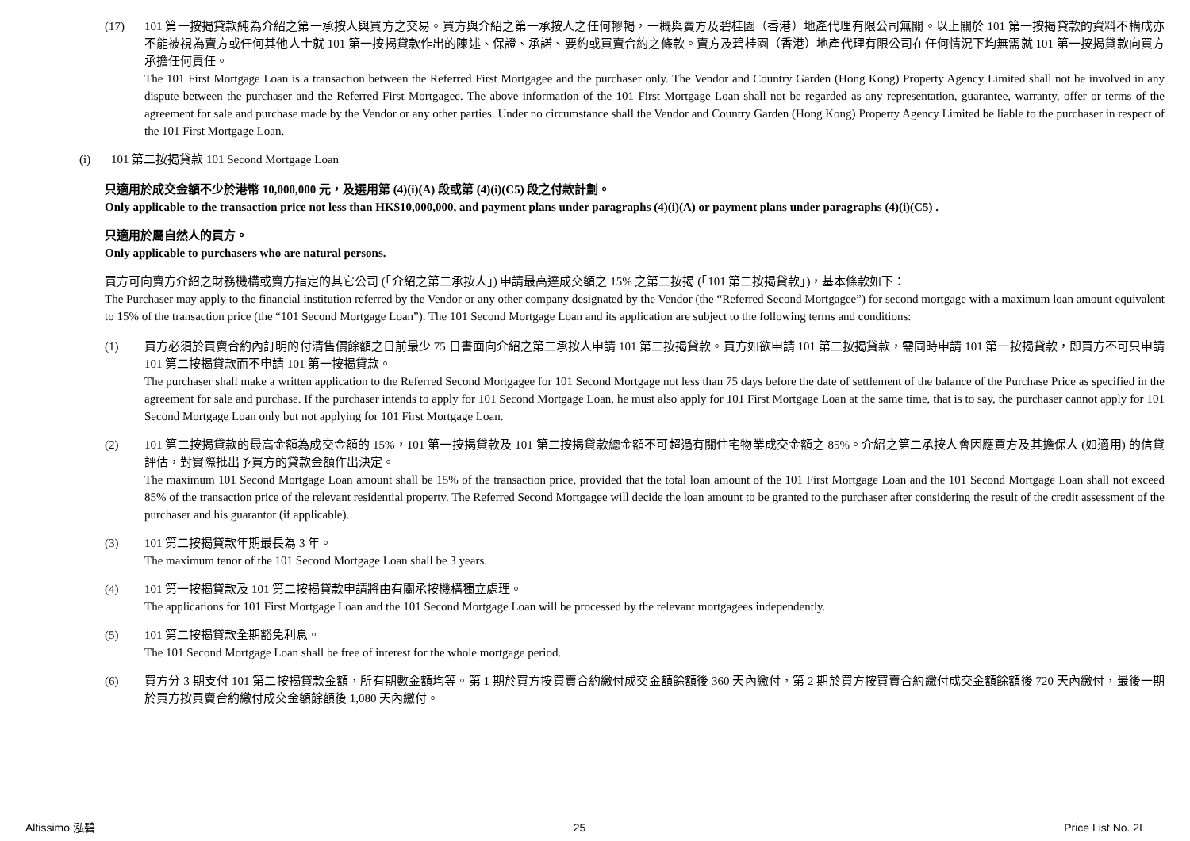(17) 101 第一按揭貸款純為介紹之第一承按人與買方之交易。買方與介紹之第一承按人之任何轇輵，一概與賣方及碧桂園（香港）地產代理有限公司無關。以上關於 101 第一按揭貸款的資料不構成亦不能被視為賣方或任何其他人士就 101 第一按揭貸款作出的陳述、保證、承諾、要約或買賣合約之條款。賣方及碧桂園（香港）地產代理有限公司在任何情況下均無需就 101 第一按揭貸款向買方承擔任何責任。
The 101 First Mortgage Loan is a transaction between the Referred First Mortgagee and the purchaser only. The Vendor and Country Garden (Hong Kong) Property Agency Limited shall not be involved in any dispute between the purchaser and the Referred First Mortgagee. The above information of the 101 First Mortgage Loan shall not be regarded as any representation, guarantee, warranty, offer or terms of the agreement for sale and purchase made by the Vendor or any other parties. Under no circumstance shall the Vendor and Country Garden (Hong Kong) Property Agency Limited be liable to the purchaser in respect of the 101 First Mortgage Loan.
(i) 101 第二按揭貸款 101 Second Mortgage Loan
只適用於成交金額不少於港幣 10,000,000 元，及選用第 (4)(i)(A) 段或第 (4)(i)(C5) 段之付款計劃。
Only applicable to the transaction price not less than HK$10,000,000, and payment plans under paragraphs (4)(i)(A) or payment plans under paragraphs (4)(i)(C5) .
只適用於屬自然人的買方。
Only applicable to purchasers who are natural persons.
買方可向賣方介紹之財務機構或賣方指定的其它公司 (「介紹之第二承按人」) 申請最高達成交額之 15% 之第二按揭 (「101 第二按揭貸款」)，基本條款如下：
The Purchaser may apply to the financial institution referred by the Vendor or any other company designated by the Vendor (the “Referred Second Mortgagee”) for second mortgage with a maximum loan amount equivalent to 15% of the transaction price (the “101 Second Mortgage Loan”). The 101 Second Mortgage Loan and its application are subject to the following terms and conditions:
(1) 買方必須於買賣合約內訂明的付清售價餘額之日前最少 75 日書面向介紹之第二承按人申請 101 第二按揭貸款。買方如欲申請 101 第二按揭貸款，需同時申請 101 第一按揭貸款，即買方不可只申請 101 第二按揭貸款而不申請 101 第一按揭貸款。
The purchaser shall make a written application to the Referred Second Mortgagee for 101 Second Mortgage not less than 75 days before the date of settlement of the balance of the Purchase Price as specified in the agreement for sale and purchase. If the purchaser intends to apply for 101 Second Mortgage Loan, he must also apply for 101 First Mortgage Loan at the same time, that is to say, the purchaser cannot apply for 101 Second Mortgage Loan only but not applying for 101 First Mortgage Loan.
(2) 101 第二按揭貸款的最高金額為成交金額的 15%，101 第一按揭貸款及 101 第二按揭貸款總金額不可超過有關住宅物業成交金額之 85%。介紹之第二承按人會因應買方及其擔保人 (如適用) 的信貸評估，對實際批出予買方的貸款金額作出決定。
The maximum 101 Second Mortgage Loan amount shall be 15% of the transaction price, provided that the total loan amount of the 101 First Mortgage Loan and the 101 Second Mortgage Loan shall not exceed 85% of the transaction price of the relevant residential property. The Referred Second Mortgagee will decide the loan amount to be granted to the purchaser after considering the result of the credit assessment of the purchaser and his guarantor (if applicable).
(3) 101 第二按揭貸款年期最長為 3 年。
The maximum tenor of the 101 Second Mortgage Loan shall be 3 years.
(4) 101 第一按揭貸款及 101 第二按揭貸款申請將由有關承按機構獨立處理。
The applications for 101 First Mortgage Loan and the 101 Second Mortgage Loan will be processed by the relevant mortgagees independently.
(5) 101 第二按揭貸款全期豁免利息。
The 101 Second Mortgage Loan shall be free of interest for the whole mortgage period.
(6) 買方分 3 期支付 101 第二按揭貸款金額，所有期數金額均等。第 1 期於買方按買賣合約繳付成交金額餘額後 360 天內繳付，第 2 期於買方按買賣合約繳付成交金額餘額後 720 天內繳付，最後一期於買方按買賣合約繳付成交金額餘額後 1,080 天內繳付。
Altissimo 泓碧 25 Price List No. 2I